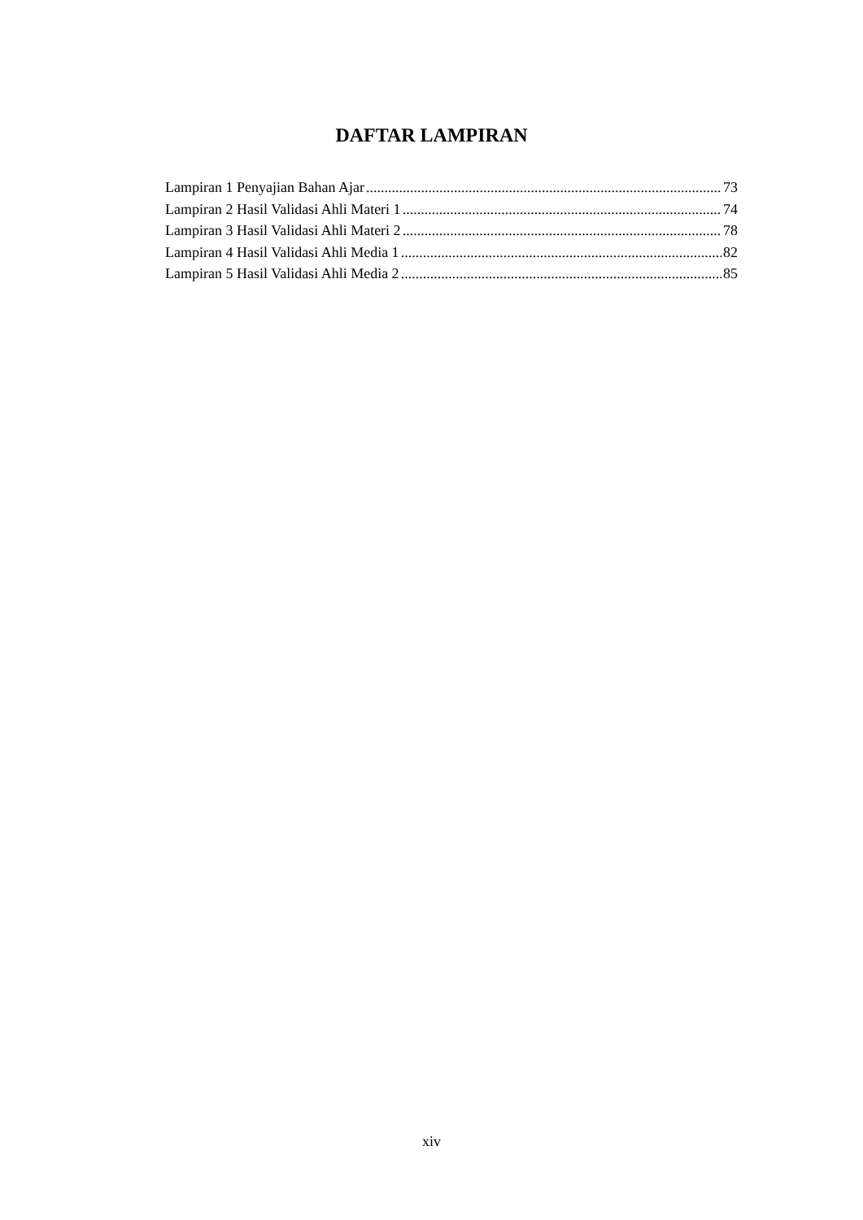DAFTAR LAMPIRAN
Lampiran 1 Penyajian Bahan Ajar 73
Lampiran 2 Hasil Validasi Ahli Materi 1 74
Lampiran 3 Hasil Validasi Ahli Materi 2 78
Lampiran 4 Hasil Validasi Ahli Media 1 82
Lampiran 5 Hasil Validasi Ahli Media 2 85
xiv